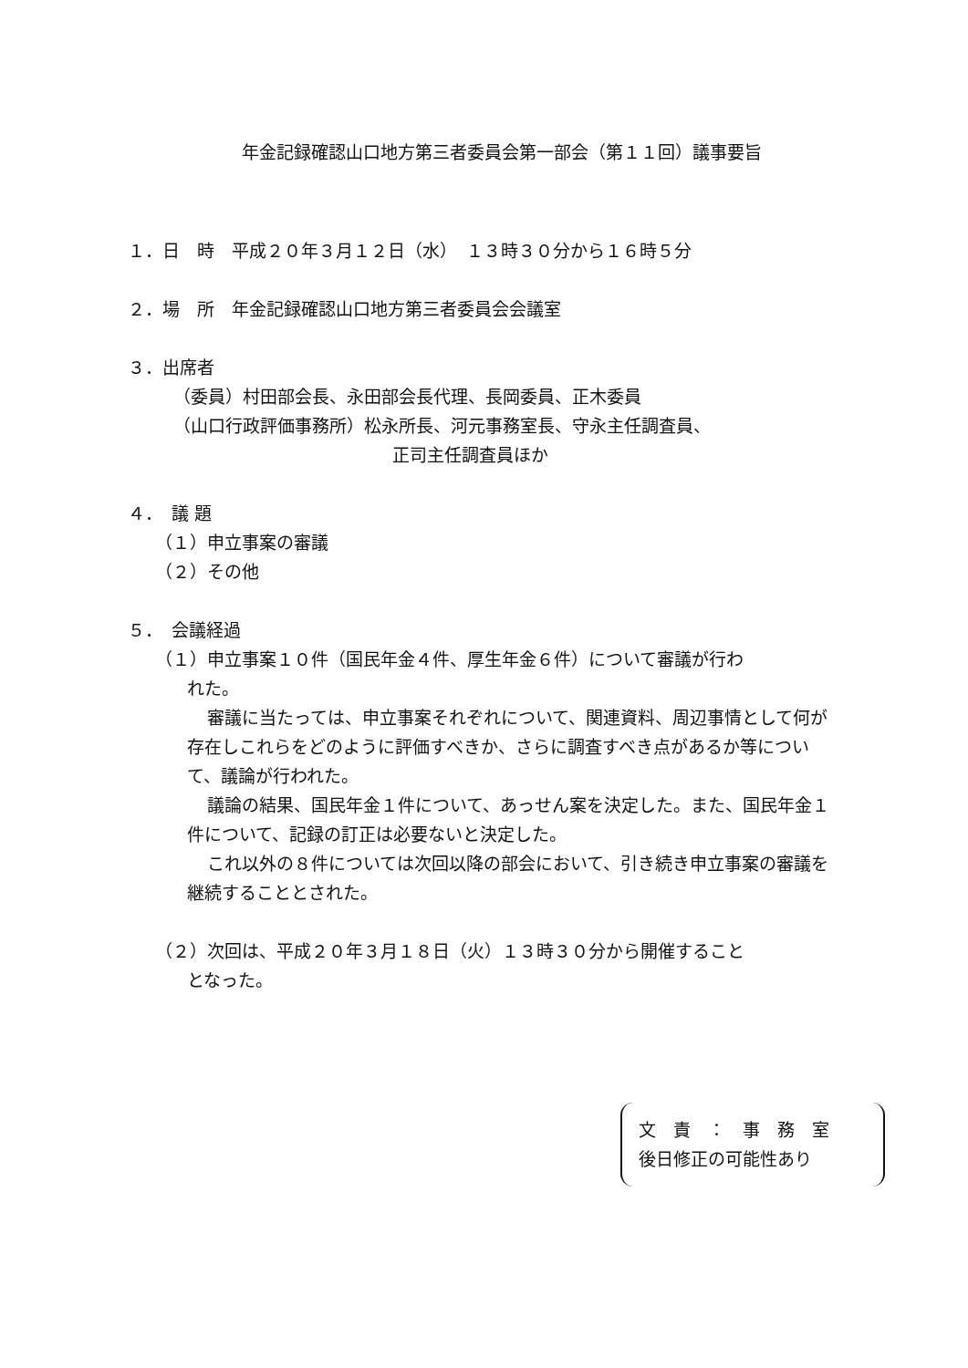年金記録確認山口地方第三者委員会第一部会（第１１回）議事要旨
１．日　時　平成２０年３月１２日（水）　１３時３０分から１６時５分
２．場　所　年金記録確認山口地方第三者委員会会議室
３．出席者
（委員）村田部会長、永田部会長代理、長岡委員、正木委員
（山口行政評価事務所）松永所長、河元事務室長、守永主任調査員、
正司主任調査員ほか
４．　議 題
（１）申立事案の審議
（２）その他
５．　会議経過
（１）申立事案１０件（国民年金４件、厚生年金６件）について審議が行わ
れた。
審議に当たっては、申立事案それぞれについて、関連資料、周辺事情として何が存在しこれらをどのように評価すべきか、さらに調査すべき点があるか等について、議論が行われた。
議論の結果、国民年金１件について、あっせん案を決定した。また、国民年金１件について、記録の訂正は必要ないと決定した。
これ以外の８件については次回以降の部会において、引き続き申立事案の審議を継続することとされた。
（２）次回は、平成２０年３月１８日（火）１３時３０分から開催すること
となった。
文　責　：　事　務　室
後日修正の可能性あり